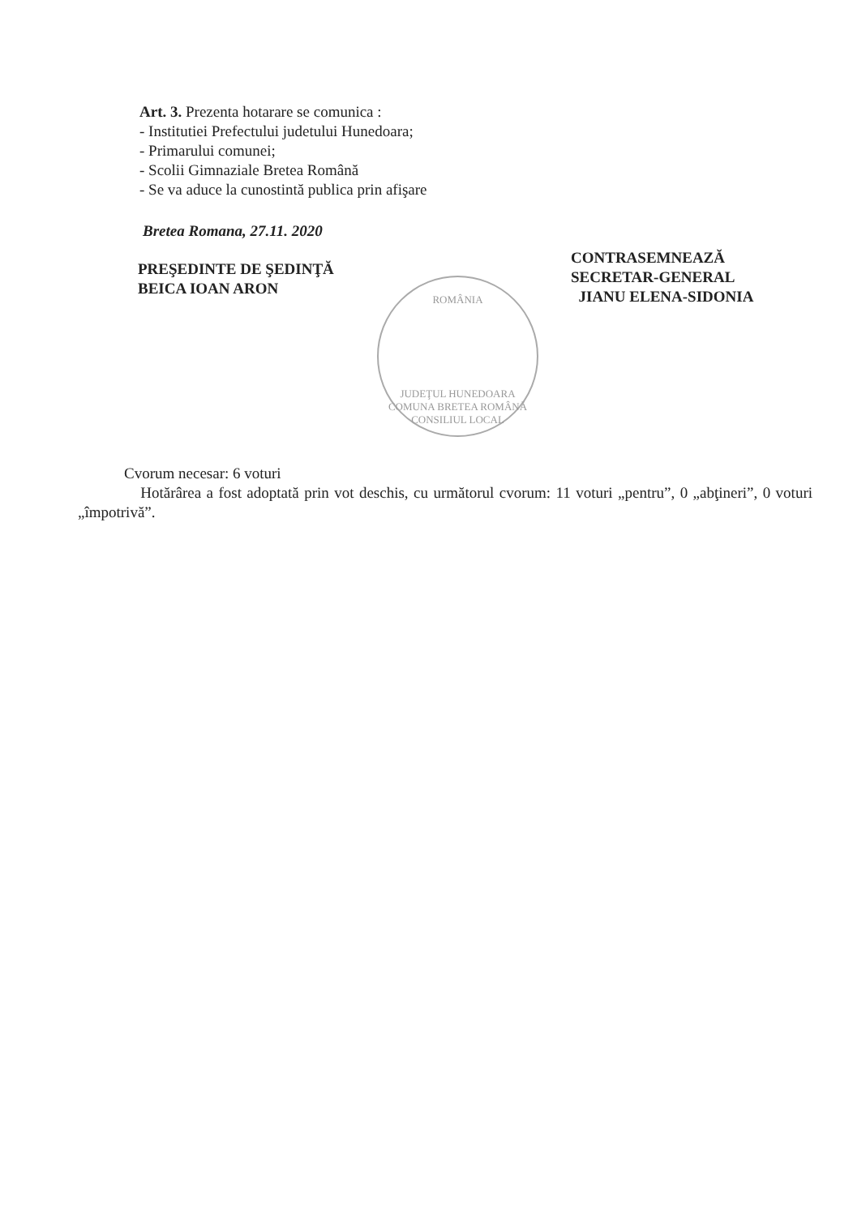Art. 3. Prezenta hotarare se comunica :
- Institutiei Prefectului judetului Hunedoara;
- Primarului comunei;
- Scolii Gimnaziale Bretea Română
- Se va aduce la cunostintă publica prin afişare
Bretea Romana, 27.11. 2020
PREŞEDINTE DE ŞEDINŢĂ
BEICA IOAN ARON
CONTRASEMNEAZĂ
SECRETAR-GENERAL
JIANU ELENA-SIDONIA
ROMÂNIA
JUDEŢUL HUNEDOARA COMUNA BRETEA ROMÂNĂ CONSILIUL LOCAL
Cvorum necesar: 6 voturi
Hotărârea a fost adoptată prin vot deschis, cu următorul cvorum: 11 voturi „pentru”, 0 „abţineri”, 0 voturi „împotrivă”.